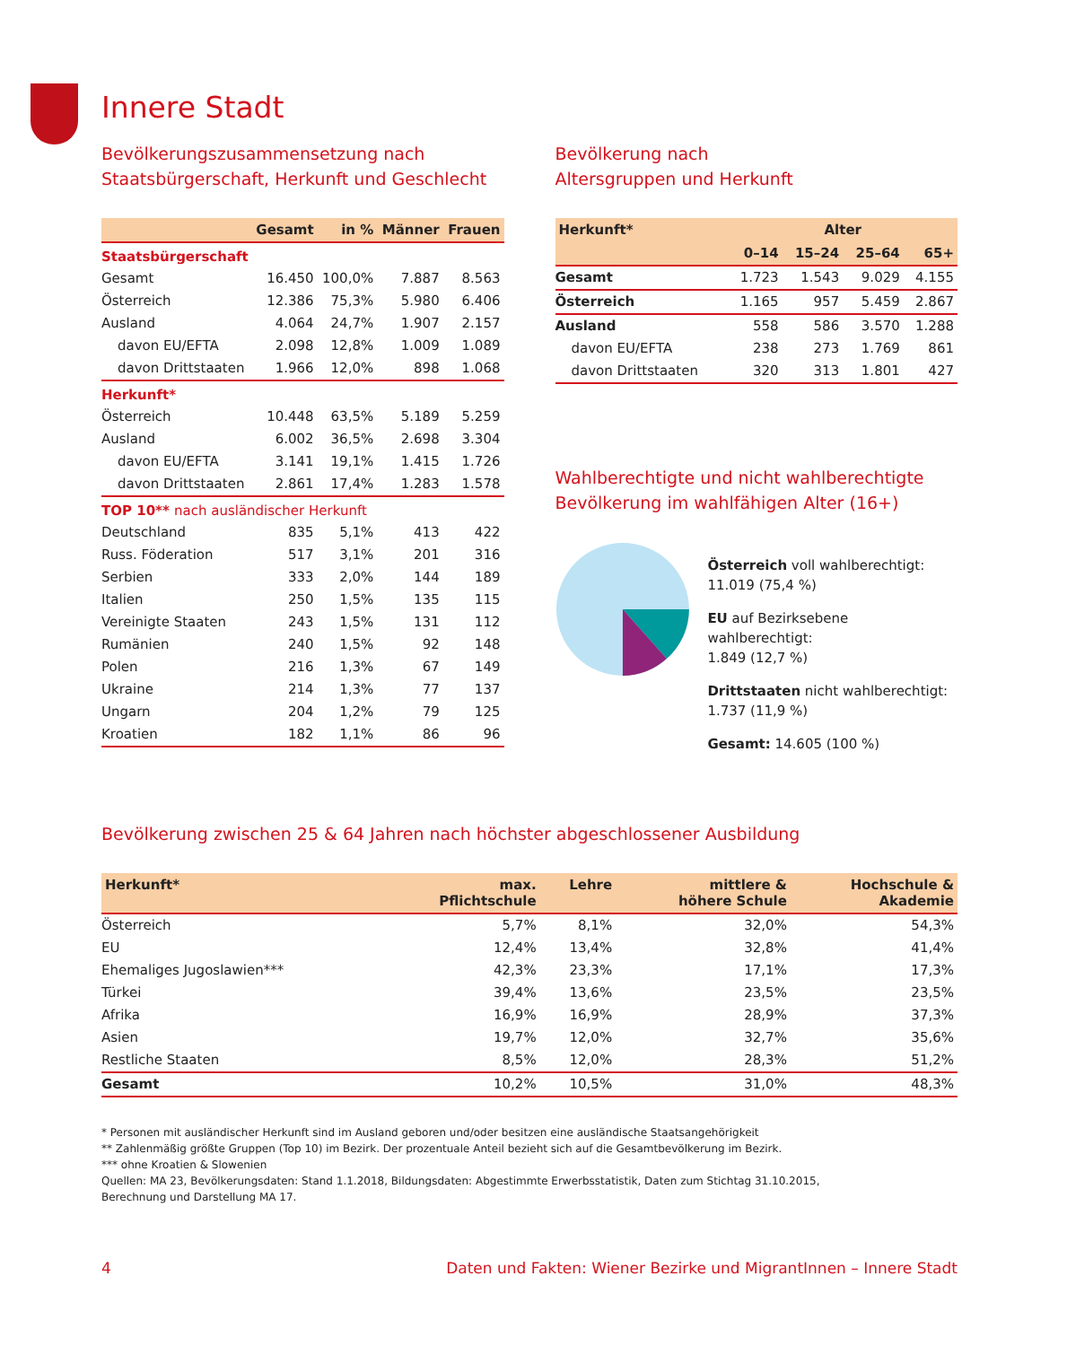Innere Stadt
Bevölkerungszusammensetzung nach
Staatsbürgerschaft, Herkunft und Geschlecht
| | Gesamt | in % | Männer | Frauen |
| --- | --- | --- | --- | --- |
| Staatsbürgerschaft | | | | |
| Gesamt | 16.450 | 100,0% | 7.887 | 8.563 |
| Österreich | 12.386 | 75,3% | 5.980 | 6.406 |
| Ausland | 4.064 | 24,7% | 1.907 | 2.157 |
| davon EU/EFTA | 2.098 | 12,8% | 1.009 | 1.089 |
| davon Drittstaaten | 1.966 | 12,0% | 898 | 1.068 |
| Herkunft* | | | | |
| Österreich | 10.448 | 63,5% | 5.189 | 5.259 |
| Ausland | 6.002 | 36,5% | 2.698 | 3.304 |
| davon EU/EFTA | 3.141 | 19,1% | 1.415 | 1.726 |
| davon Drittstaaten | 2.861 | 17,4% | 1.283 | 1.578 |
| TOP 10** nach ausländischer Herkunft | | | | |
| Deutschland | 835 | 5,1% | 413 | 422 |
| Russ. Föderation | 517 | 3,1% | 201 | 316 |
| Serbien | 333 | 2,0% | 144 | 189 |
| Italien | 250 | 1,5% | 135 | 115 |
| Vereinigte Staaten | 243 | 1,5% | 131 | 112 |
| Rumänien | 240 | 1,5% | 92 | 148 |
| Polen | 216 | 1,3% | 67 | 149 |
| Ukraine | 214 | 1,3% | 77 | 137 |
| Ungarn | 204 | 1,2% | 79 | 125 |
| Kroatien | 182 | 1,1% | 86 | 96 |
Bevölkerung nach
Altersgruppen und Herkunft
| Herkunft* | Alter | | | |
| --- | --- | --- | --- | --- |
| | 0–14 | 15–24 | 25–64 | 65+ |
| Gesamt | 1.723 | 1.543 | 9.029 | 4.155 |
| Österreich | 1.165 | 957 | 5.459 | 2.867 |
| Ausland | 558 | 586 | 3.570 | 1.288 |
| davon EU/EFTA | 238 | 273 | 1.769 | 861 |
| davon Drittstaaten | 320 | 313 | 1.801 | 427 |
Wahlberechtigte und nicht wahlberechtigte
Bevölkerung im wahlfähigen Alter (16+)
Österreich voll wahlberechtigt:
11.019 (75,4 %)
EU auf Bezirksebene wahlberechtigt:
1.849 (12,7 %)
Drittstaaten nicht wahlberechtigt:
1.737 (11,9 %)
Gesamt: 14.605 (100 %)
Bevölkerung zwischen 25 & 64 Jahren nach höchster abgeschlossener Ausbildung
| Herkunft* | max. Pflichtschule | Lehre | mittlere & höhere Schule | Hochschule & Akademie |
| --- | --- | --- | --- | --- |
| Österreich | 5,7% | 8,1% | 32,0% | 54,3% |
| EU | 12,4% | 13,4% | 32,8% | 41,4% |
| Ehemaliges Jugoslawien*** | 42,3% | 23,3% | 17,1% | 17,3% |
| Türkei | 39,4% | 13,6% | 23,5% | 23,5% |
| Afrika | 16,9% | 16,9% | 28,9% | 37,3% |
| Asien | 19,7% | 12,0% | 32,7% | 35,6% |
| Restliche Staaten | 8,5% | 12,0% | 28,3% | 51,2% |
| Gesamt | 10,2% | 10,5% | 31,0% | 48,3% |
* Personen mit ausländischer Herkunft sind im Ausland geboren und/oder besitzen eine ausländische Staatsangehörigkeit
** Zahlenmäßig größte Gruppen (Top 10) im Bezirk. Der prozentuale Anteil bezieht sich auf die Gesamtbevölkerung im Bezirk.
*** ohne Kroatien & Slowenien
Quellen: MA 23, Bevölkerungsdaten: Stand 1.1.2018, Bildungsdaten: Abgestimmte Erwerbsstatistik, Daten zum Stichtag 31.10.2015,
Berechnung und Darstellung MA 17.
4 Daten und Fakten: Wiener Bezirke und MigrantInnen – Innere Stadt